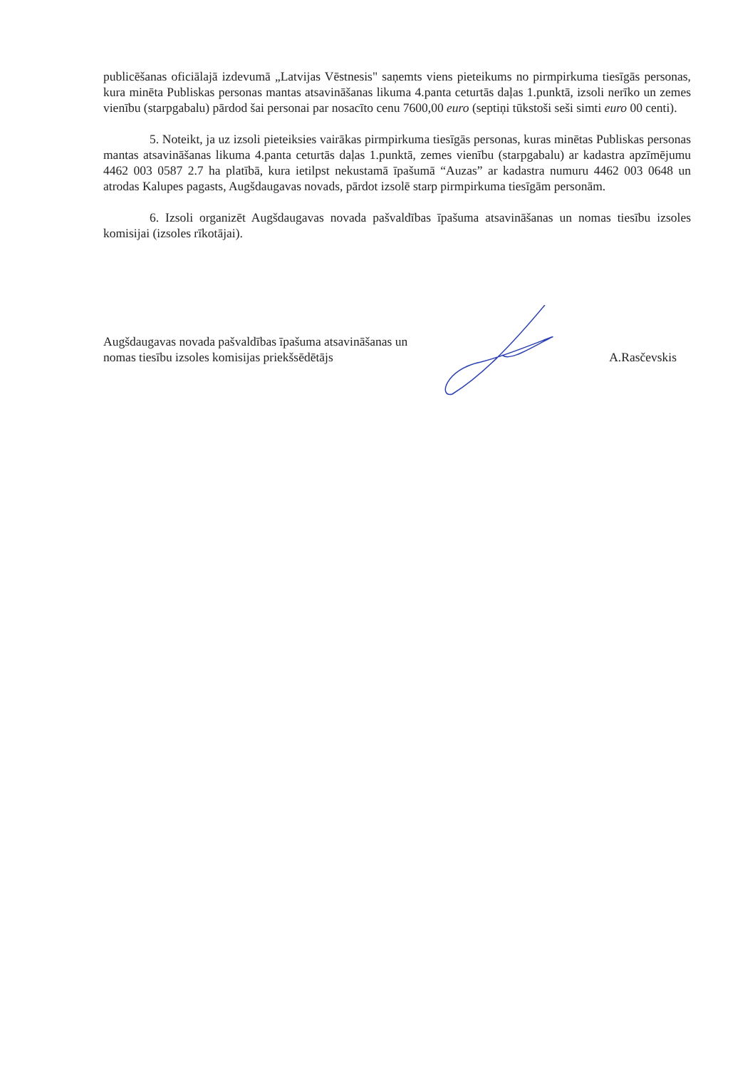publicēšanas oficiālajā izdevumā „Latvijas Vēstnesis" saņemts viens pieteikums no pirmpirkuma tiesīgās personas, kura minēta Publiskas personas mantas atsavināšanas likuma 4.panta ceturtās daļas 1.punktā, izsoli nerīko un zemes vienību (starpgabalu) pārdod šai personai par nosacīto cenu 7600,00 euro (septiņi tūkstoši seši simti euro 00 centi).
5. Noteikt, ja uz izsoli pieteiksies vairākas pirmpirkuma tiesīgās personas, kuras minētas Publiskas personas mantas atsavināšanas likuma 4.panta ceturtās daļas 1.punktā, zemes vienību (starpgabalu) ar kadastra apzīmējumu 4462 003 0587 2.7 ha platībā, kura ietilpst nekustamā īpašumā “Auzas” ar kadastra numuru 4462 003 0648 un atrodas Kalupes pagasts, Augšdaugavas novads, pārdot izsolē starp pirmpirkuma tiesīgām personām.
6. Izsoli organizēt Augšdaugavas novada pašvaldības īpašuma atsavināšanas un nomas tiesību izsoles komisijai (izsoles rīkotājai).
Augšdaugavas novada pašvaldības īpašuma atsavināšanas un
nomas tiesību izsoles komisijas priekšsēdētājs
A.Rasčevskis